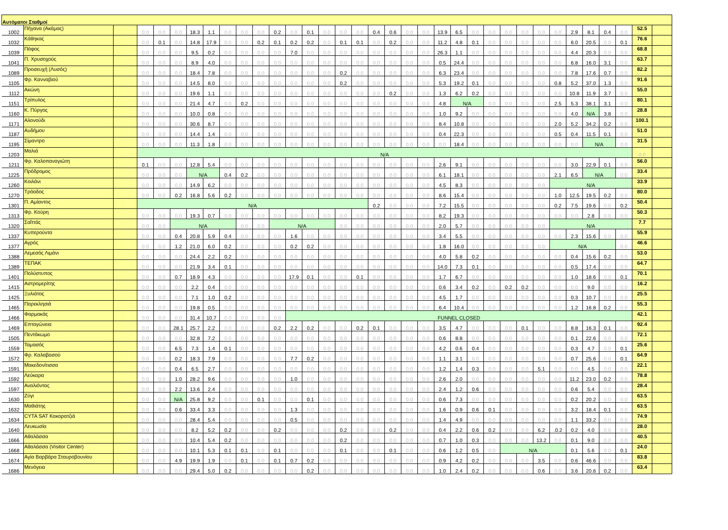| Αυτόματοι Σταθμοί | | | | | | | | | | | | | | | | | | | | | | | | | | | | | | | | | | |
| --- | --- | --- | --- | --- | --- | --- | --- | --- | --- | --- | --- | --- | --- | --- | --- | --- | --- | --- | --- | --- | --- | --- | --- | --- | --- | --- | --- | --- | --- | --- | --- | --- | --- | --- |
| 1002 | Πήγανα (Ακάμας) | | 0.0 | 0.0 | 0.0 | 18.3 | 1.1 | 0.0 | 0.0 | 0.0 | 0.2 | 0.0 | 0.1 | 0.0 | 0.0 | 0.0 | 0.4 | 0.6 | 0.0 | 0.0 | 13.9 | 6.5 | 0.0 | 0.0 | 0.0 | 0.0 | 0.0 | 0.0 | 2.9 | 8.1 | 0.4 | 0.0 | 52.5 | |
| 1032 | Κάθηκας | | 0.0 | 0.1 | 0.0 | 14.8 | 17.9 | 0.0 | 0.0 | 0.2 | 0.1 | 0.2 | 0.2 | 0.0 | 0.1 | 0.1 | 0.0 | 0.2 | 0.0 | 0.0 | 11.2 | 4.8 | 0.1 | 0.0 | 0.0 | 0.0 | 0.0 | 0.0 | 6.0 | 20.5 | 0.0 | 0.1 | 76.6 | |
| 1039 | Πάφος | | 0.0 | 0.0 | 0.0 | 9.5 | 0.2 | 0.0 | 0.0 | 0.0 | 0.0 | 7.0 | 0.0 | 0.0 | 0.0 | 0.0 | 0.0 | 0.0 | 0.0 | 0.0 | 26.3 | 1.1 | 0.0 | 0.0 | 0.0 | 0.0 | 0.0 | 0.0 | 4.4 | 20.3 | 0.0 | 0.0 | 68.8 | |
| 1041 | Π. Χρυσοχούς | | 0.0 | 0.0 | 0.0 | 8.9 | 4.0 | 0.0 | 0.0 | 0.0 | 0.0 | 0.0 | 0.0 | 0.0 | 0.0 | 0.0 | 0.0 | 0.0 | 0.0 | 0.0 | 0.5 | 24.4 | 0.0 | 0.0 | 0.0 | 0.0 | 0.0 | 0.0 | 6.8 | 16.0 | 3.1 | 0.0 | 63.7 | |
| 1089 | Προσευχή (Λυσός) | | 0.0 | 0.0 | 0.0 | 18.4 | 7.8 | 0.0 | 0.0 | 0.0 | 0.0 | 0.0 | 0.0 | 0.0 | 0.2 | 0.0 | 0.0 | 0.0 | 0.0 | 0.0 | 6.3 | 23.4 | 0.0 | 0.0 | 0.0 | 0.0 | 0.0 | 0.0 | 7.8 | 17.6 | 0.7 | 0.0 | 82.2 | |
| 1105 | Φρ. Κανναβιού | | 0.0 | 0.0 | 0.0 | 14.5 | 8.0 | 0.0 | 0.0 | 0.0 | 0.0 | 0.0 | 0.0 | 0.0 | 0.2 | 0.0 | 0.0 | 0.0 | 0.0 | 0.0 | 5.3 | 19.2 | 0.1 | 0.0 | 0.0 | 0.0 | 0.0 | 0.8 | 5.2 | 37.0 | 1.3 | 0.0 | 91.6 | |
| 1112 | Ακώνη | | 0.0 | 0.0 | 0.0 | 19.6 | 1.1 | 0.0 | 0.0 | 0.0 | 0.0 | 0.0 | 0.0 | 0.0 | 0.0 | 0.0 | 0.0 | 0.2 | 0.0 | 0.0 | 1.3 | 6.2 | 0.2 | 0.0 | 0.0 | 0.0 | 0.0 | 0.0 | 10.8 | 11.9 | 3.7 | 0.0 | 55.0 | |
| 1151 | Τρίπυλος | | 0.0 | 0.0 | 0.0 | 21.4 | 4.7 | 0.0 | 0.2 | 0.0 | 0.0 | 0.0 | 0.0 | 0.0 | 0.0 | 0.0 | 0.0 | 0.0 | 0.0 | 0.0 | 4.8 | N/A | | 0.0 | 0.0 | 0.0 | 0.0 | 2.5 | 5.3 | 38.1 | 3.1 | 0.0 | 80.1 | |
| 1160 | Κ. Πύργος | | 0.0 | 0.0 | 0.0 | 10.0 | 0.8 | 0.0 | 0.0 | 0.0 | 0.0 | 0.0 | 0.0 | 0.0 | 0.0 | 0.0 | 0.0 | 0.0 | 0.0 | 0.0 | 1.0 | 9.2 | 0.0 | 0.0 | 0.0 | 0.0 | 0.0 | 0.0 | 4.0 | N/A | 3.8 | 0.0 | 28.8 | |
| 1171 | Αλονούδι | | 0.0 | 0.0 | 0.0 | 30.6 | 8.7 | 0.0 | 0.0 | 0.0 | 0.0 | 0.0 | 0.0 | 0.0 | 0.0 | 0.0 | 0.0 | 0.0 | 0.0 | 0.0 | 8.4 | 10.8 | 0.0 | 0.0 | 0.0 | 0.0 | 0.0 | 2.0 | 5.2 | 34.2 | 0.2 | 0.0 | 100.1 | |
| 1187 | Αυδήμου | | 0.0 | 0.0 | 0.0 | 14.4 | 1.4 | 0.0 | 0.0 | 0.0 | 0.0 | 0.0 | 0.0 | 0.0 | 0.0 | 0.0 | 0.0 | 0.0 | 0.0 | 0.0 | 0.4 | 22.3 | 0.0 | 0.0 | 0.0 | 0.0 | 0.0 | 0.5 | 0.4 | 11.5 | 0.1 | 0.0 | 51.0 | |
| 1195 | Σίμαντρο | | 0.0 | 0.0 | 0.0 | 11.3 | 1.8 | 0.0 | 0.0 | 0.0 | 0.0 | 0.0 | 0.0 | 0.0 | 0.0 | 0.0 | 0.0 | 0.0 | 0.0 | 0.0 | 0.0 | 18.4 | 0.0 | 0.0 | 0.0 | 0.0 | 0.0 | 0.0 | 0.0 | N/A | | 0.0 | 31.5 | |
| 1203 | Μαλιά | | N/A | | | | | | | | | | | | | | | | | | | | | | | | | | | | | | 0.0 | |
| 1211 | Φρ. Καλοπαναγιώτη | | 0.1 | 0.0 | 0.0 | 12.8 | 5.4 | 0.0 | 0.0 | 0.0 | 0.0 | 0.0 | 0.0 | 0.0 | 0.0 | 0.0 | 0.0 | 0.0 | 0.0 | 0.0 | 2.6 | 9.1 | 0.0 | 0.0 | 0.0 | 0.0 | 0.0 | 0.0 | 3.0 | 22.9 | 0.1 | 0.0 | 56.0 | |
| 1225 | Πρόδρομος | | 0.0 | 0.0 | 0.0 | N/A | | 0.4 | 0.2 | 0.0 | 0.0 | 0.0 | 0.0 | 0.0 | 0.0 | 0.0 | 0.0 | 0.0 | 0.0 | 0.0 | 6.1 | 18.1 | 0.0 | 0.0 | 0.0 | 0.0 | 0.0 | 2.1 | 6.5 | N/A | | 0.0 | 33.4 | |
| 1260 | Κοιλάνι | | 0.0 | 0.0 | 0.0 | 14.9 | 6.2 | 0.0 | 0.0 | 0.0 | 0.0 | 0.0 | 0.0 | 0.0 | 0.0 | 0.0 | 0.0 | 0.0 | 0.0 | 0.0 | 4.5 | 8.3 | 0.0 | 0.0 | 0.0 | 0.0 | 0.0 | N/A | | | | | 33.9 | |
| 1270 | Τρόοδος | | 0.0 | 0.0 | 0.2 | 16.8 | 5.6 | 0.2 | 0.0 | 0.0 | 0.0 | 0.0 | 0.0 | 0.0 | 0.0 | 0.0 | 0.0 | 0.0 | 0.0 | 0.0 | 8.6 | 15.4 | 0.0 | 0.0 | 0.0 | 0.0 | 0.0 | 1.0 | 12.5 | 19.5 | 0.2 | 0.0 | 80.0 | |
| 1301 | Π. Αμίαντος | | N/A | | | | | | | | | | | | | | 0.2 | 0.0 | 0.0 | 0.0 | 7.2 | 15.5 | 0.0 | 0.0 | 0.0 | 0.0 | 0.0 | 0.2 | 7.5 | 19.6 | 0.0 | 0.2 | 50.4 | |
| 1313 | Φρ. Κούρη | | 0.0 | 0.0 | 0.0 | 19.3 | 0.7 | 0.0 | 0.0 | 0.0 | 0.0 | 0.0 | 0.0 | 0.0 | 0.0 | 0.0 | 0.0 | 0.0 | 0.0 | 0.0 | 8.2 | 19.3 | 0.0 | 0.0 | 0.0 | 0.0 | 0.0 | 0.0 | 0.0 | 2.8 | 0.0 | 0.0 | 50.3 | |
| 1320 | Σαΐττάς | | 0.0 | 0.0 | N/A | | | | 0.0 | 0.0 | N/A | | | | 0.0 | 0.0 | 0.0 | 0.0 | 0.0 | 0.0 | 2.0 | 5.7 | 0.0 | 0.0 | 0.0 | 0.0 | 0.0 | N/A | | | | | 7.7 | |
| 1337 | Κυπερούντα | | 0.0 | 0.0 | 0.4 | 20.8 | 5.9 | 0.4 | 0.0 | 0.0 | 0.0 | 1.6 | 0.0 | 0.0 | 0.0 | 0.0 | 0.0 | 0.0 | 0.0 | 0.0 | 3.4 | 5.5 | 0.0 | 0.0 | 0.0 | 0.0 | 0.0 | 0.0 | 2.3 | 15.6 | 0.0 | 0.0 | 55.9 | |
| 1377 | Αγρός | | 0.0 | 0.0 | 1.2 | 21.0 | 6.0 | 0.2 | 0.0 | 0.0 | 0.0 | 0.2 | 0.2 | 0.0 | 0.0 | 0.0 | 0.0 | 0.0 | 0.0 | 0.0 | 1.8 | 16.0 | 0.0 | 0.0 | 0.0 | 0.0 | 0.0 | N/A | | | | 0.0 | 46.6 | |
| 1388 | Λεμεσός Λιμάνι | | 0.0 | 0.0 | 0.0 | 24.4 | 2.2 | 0.2 | 0.0 | 0.0 | 0.0 | 0.0 | 0.0 | 0.0 | 0.0 | 0.0 | 0.0 | 0.0 | 0.0 | 0.0 | 4.0 | 5.8 | 0.2 | 0.0 | 0.0 | 0.0 | 0.0 | 0.0 | 0.4 | 15.6 | 0.2 | 0.0 | 53.0 | |
| 1389 | ΤΕΠΑΚ | | 0.0 | 0.0 | 0.0 | 21.9 | 3.4 | 0.1 | 0.0 | 0.0 | 0.0 | 0.0 | 0.0 | 0.0 | 0.0 | 0.0 | 0.0 | 0.0 | 0.0 | 0.0 | 14.0 | 7.3 | 0.1 | 0.0 | 0.0 | 0.0 | 0.0 | 0.0 | 0.5 | 17.4 | 0.0 | 0.0 | 64.7 | |
| 1401 | Πολύστυπος | | 0.0 | 0.0 | 0.7 | 18.9 | 4.3 | 0.0 | 0.0 | 0.0 | 0.0 | 17.9 | 0.1 | 0.0 | 0.0 | 0.1 | 0.0 | 0.0 | 0.0 | 0.0 | 1.7 | 6.7 | 0.0 | 0.0 | 0.0 | 0.0 | 0.0 | 0.0 | 1.0 | 18.6 | 0.0 | 0.1 | 70.1 | |
| 1415 | Αστρομερίτης | | 0.0 | 0.0 | 0.0 | 2.2 | 0.4 | 0.0 | 0.0 | 0.0 | 0.0 | 0.0 | 0.0 | 0.0 | 0.0 | 0.0 | 0.0 | 0.0 | 0.0 | 0.0 | 0.6 | 3.4 | 0.2 | 0.0 | 0.2 | 0.2 | 0.0 | 0.0 | 0.0 | 9.0 | 0.0 | 0.0 | 16.2 | |
| 1425 | Ξυλιάτος | | 0.0 | 0.0 | 0.0 | 7.1 | 1.0 | 0.2 | 0.0 | 0.0 | 0.0 | 0.0 | 0.0 | 0.0 | 0.0 | 0.0 | 0.0 | 0.0 | 0.0 | 0.0 | 4.5 | 1.7 | 0.0 | 0.0 | 0.0 | 0.0 | 0.0 | 0.0 | 0.3 | 10.7 | 0.0 | 0.0 | 25.5 | |
| 1465 | Παρεκλησιά | | 0.0 | 0.0 | 0.0 | 19.8 | 0.5 | 0.0 | 0.0 | 0.0 | 0.0 | 0.0 | 0.0 | 0.0 | 0.0 | 0.0 | 0.0 | 0.0 | 0.0 | 0.0 | 6.4 | 10.4 | 0.0 | 0.0 | 0.0 | 0.0 | 0.0 | 0.0 | 1.2 | 16.8 | 0.2 | 0.0 | 55.3 | |
| 1466 | Φαρμακάς | | 0.0 | 0.0 | 0.0 | 31.4 | 10.7 | 0.0 | 0.0 | 0.0 | 0.0 | FUNNEL CLOSED | | | | | | | | | | | | | | | | | | | | | 42.1 | |
| 1469 | Επταγώνεια | | 0.0 | 0.0 | 28.1 | 25.7 | 2.2 | 0.0 | 0.0 | 0.0 | 0.2 | 2.2 | 0.2 | 0.0 | 0.0 | 0.2 | 0.1 | 0.0 | 0.0 | 0.0 | 3.5 | 4.7 | 0.0 | 0.0 | 0.0 | 0.1 | 0.0 | 0.0 | 8.8 | 16.3 | 0.1 | 0.0 | 92.4 | |
| 1505 | Πεντάκωμο | | 0.0 | 0.0 | 0.0 | 32.8 | 7.2 | 0.0 | 0.0 | 0.0 | 0.0 | 0.0 | 0.0 | 0.0 | 0.0 | 0.0 | 0.0 | 0.0 | 0.0 | 0.0 | 0.6 | 8.8 | 0.0 | 0.0 | 0.0 | 0.0 | 0.0 | 0.0 | 0.1 | 22.6 | 0.0 | 0.0 | 72.1 | |
| 1559 | Ταμασός | | 0.0 | 0.0 | 6.5 | 7.3 | 1.4 | 0.1 | 0.0 | 0.0 | 0.0 | 0.0 | 0.0 | 0.0 | 0.0 | 0.0 | 0.0 | 0.0 | 0.0 | 0.0 | 4.2 | 0.6 | 0.4 | 0.0 | 0.0 | 0.0 | 0.0 | 0.0 | 0.3 | 4.7 | 0.0 | 0.1 | 25.6 | |
| 1572 | Φρ. Καλαβασού | | 0.0 | 0.0 | 0.2 | 18.3 | 7.9 | 0.0 | 0.0 | 0.0 | 0.0 | 7.7 | 0.2 | 0.0 | 0.0 | 0.0 | 0.0 | 0.0 | 0.0 | 0.0 | 1.1 | 3.1 | 0.0 | 0.0 | 0.0 | 0.0 | 0.0 | 0.0 | 0.7 | 25.6 | 0.0 | 0.1 | 64.9 | |
| 1591 | Μακεδονίτισσα | | 0.0 | 0.0 | 0.4 | 6.5 | 2.7 | 0.0 | 0.0 | 0.0 | 0.0 | 0.0 | 0.0 | 0.0 | 0.0 | 0.0 | 0.0 | 0.0 | 0.0 | 0.0 | 1.2 | 1.4 | 0.3 | 0.0 | 0.0 | 0.0 | 5.1 | 0.0 | 0.0 | 4.5 | 0.0 | 0.0 | 22.1 | |
| 1592 | Λεύκαρα | | 0.0 | 0.0 | 1.0 | 28.2 | 9.6 | 0.0 | 0.0 | 0.0 | 0.0 | 1.0 | 0.0 | 0.0 | 0.0 | 0.0 | 0.0 | 0.0 | 0.0 | 0.0 | 2.6 | 2.0 | 0.0 | 0.0 | 0.0 | 0.0 | 0.0 | 0.0 | 11.2 | 23.0 | 0.2 | 0.0 | 78.8 | |
| 1597 | Αναλιόντας | | 0.0 | 0.0 | 2.2 | 13.6 | 2.4 | 0.0 | 0.0 | 0.0 | 0.0 | 0.0 | 0.0 | 0.0 | 0.0 | 0.0 | 0.0 | 0.0 | 0.0 | 0.0 | 2.4 | 1.2 | 0.6 | 0.0 | 0.0 | 0.0 | 0.0 | 0.0 | 0.6 | 5.4 | 0.0 | 0.0 | 28.4 | |
| 1630 | Ζύγι | | 0.0 | 0.0 | N/A | 25.8 | 9.2 | 0.0 | 0.0 | 0.1 | 0.0 | 0.0 | 0.1 | 0.0 | 0.0 | 0.0 | 0.0 | 0.0 | 0.0 | 0.0 | 0.6 | 7.3 | 0.0 | 0.0 | 0.0 | 0.0 | 0.0 | 0.0 | 0.2 | 20.2 | 0.0 | 0.0 | 63.5 | |
| 1632 | Μαθιάτης | | 0.0 | 0.0 | 0.6 | 33.4 | 3.3 | 0.0 | 0.0 | 0.0 | 0.0 | 1.3 | 0.0 | 0.0 | 0.0 | 0.0 | 0.0 | 0.0 | 0.0 | 0.0 | 1.6 | 0.9 | 0.6 | 0.1 | 0.0 | 0.0 | 0.0 | 0.0 | 3.2 | 18.4 | 0.1 | 0.0 | 63.5 | |
| 1634 | CYTA SAT Κακορατζιά | | 0.0 | 0.0 | 0.0 | 28.4 | 5.4 | 0.0 | 0.0 | 0.0 | 0.0 | 0.5 | 0.0 | 0.0 | 0.0 | 0.0 | 0.0 | 0.0 | 0.0 | 0.0 | 1.4 | 4.9 | 0.0 | 0.0 | 0.0 | 0.0 | 0.0 | 0.0 | 1.1 | 33.2 | 0.0 | 0.0 | 74.9 | |
| 1640 | Λευκωσία | | 0.0 | 0.0 | 0.0 | 8.2 | 5.2 | 0.2 | 0.0 | 0.0 | 0.2 | 0.0 | 0.0 | 0.0 | 0.2 | 0.0 | 0.0 | 0.2 | 0.0 | 0.0 | 0.4 | 2.2 | 0.6 | 0.2 | 0.0 | 0.0 | 6.2 | .0.2 | 0.2 | 4.0 | 0.0 | 0.0 | 28.0 | |
| 1666 | Αθαλάσσα | | 0.0 | 0.0 | 0.0 | 10.4 | 5.4 | 0.2 | 0.0 | 0.0 | 0.0 | 0.0 | 0.0 | 0.0 | 0.2 | 0.0 | 0.0 | 0.0 | 0.0 | 0.0 | 0.7 | 1.0 | 0.3 | 0.0 | 0.0 | 0.0 | 13.2 | 0.0 | 0.1 | 9.0 | 0.0 | 0.0 | 40.5 | |
| 1668 | Αθαλάσσα (Visitor Center) | | 0.0 | 0.0 | 0.0 | 10.1 | 5.3 | 0.1 | 0.1 | 0.0 | 0.1 | 0.0 | 0.0 | 0.0 | 0.1 | 0.0 | 0.0 | 0.1 | 0.0 | 0.0 | 0.6 | 1.2 | 0.5 | 0.0 | N/A | | | | 0.1 | 5.6 | 0.0 | 0.1 | 24.0 | |
| 1674 | Αγία Βαρβάρα Σταυροβουνίου | | 0.0 | 0.0 | 4.9 | 19.9 | 1.9 | 0.0 | 0.1 | 0.0 | 0.1 | 0.7 | 0.2 | 0.0 | 0.0 | 0.0 | 0.0 | 0.0 | 0.0 | 0.0 | 0.9 | 4.2 | 0.2 | 0.0 | 0.0 | 0.0 | 3.5 | 0.0 | 0.6 | 46.6 | 0.0 | 0.0 | 83.8 | |
| 1686 | Μενόγεια | | 0.0 | 0.0 | 0.0 | 29.4 | 5.0 | 0.2 | 0.0 | 0.0 | 0.0 | 0.0 | 0.2 | 0.0 | 0.0 | 0.0 | 0.0 | 0.0 | 0.0 | 0.0 | 1.0 | 2.4 | 0.2 | 0.0 | 0.0 | 0.0 | 0.6 | 0.0 | 3.6 | 20.6 | 0.2 | 0.0 | 63.4 | |